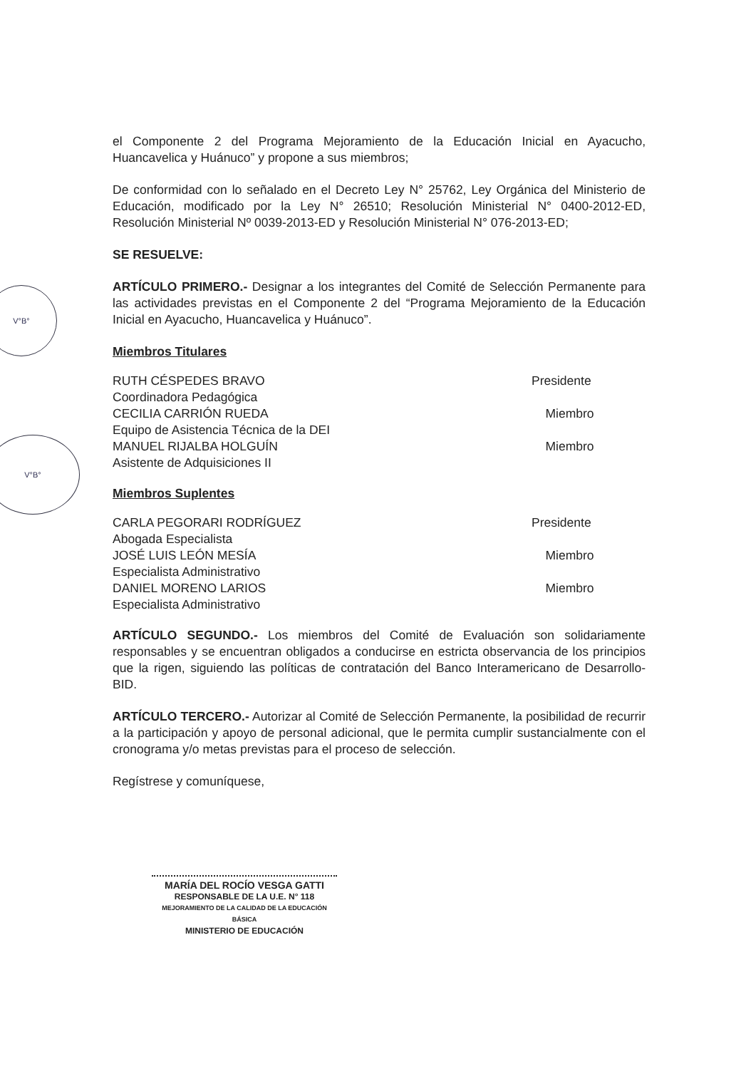V°B°
V°B°
el Componente 2 del Programa Mejoramiento de la Educación Inicial en Ayacucho, Huancavelica y Huánuco” y propone a sus miembros;
De conformidad con lo señalado en el Decreto Ley N° 25762, Ley Orgánica del Ministerio de Educación, modificado por la Ley N° 26510; Resolución Ministerial N° 0400-2012-ED, Resolución Ministerial Nº 0039-2013-ED y Resolución Ministerial N° 076-2013-ED;
SE RESUELVE:
ARTÍCULO PRIMERO.- Designar a los integrantes del Comité de Selección Permanente para las actividades previstas en el Componente 2 del “Programa Mejoramiento de la Educación Inicial en Ayacucho, Huancavelica y Huánuco”.
Miembros Titulares
RUTH CÉSPEDES BRAVO Presidente
Coordinadora Pedagógica
CECILIA CARRIÓN RUEDA Miembro
Equipo de Asistencia Técnica de la DEI
MANUEL RIJALBA HOLGUÍN Miembro
Asistente de Adquisiciones II
Miembros Suplentes
CARLA PEGORARI RODRÍGUEZ Presidente
Abogada Especialista
JOSÉ LUIS LEÓN MESÍA Miembro
Especialista Administrativo
DANIEL MORENO LARIOS Miembro
Especialista Administrativo
ARTÍCULO SEGUNDO.- Los miembros del Comité de Evaluación son solidariamente responsables y se encuentran obligados a conducirse en estricta observancia de los principios que la rigen, siguiendo las políticas de contratación del Banco Interamericano de Desarrollo-BID.
ARTÍCULO TERCERO.- Autorizar al Comité de Selección Permanente, la posibilidad de recurrir a la participación y apoyo de personal adicional, que le permita cumplir sustancialmente con el cronograma y/o metas previstas para el proceso de selección.
Regístrese y comuníquese,
MARÍA DEL ROCÍO VESGA GATTI
RESPONSABLE DE LA U.E. N° 118
MEJORAMIENTO DE LA CALIDAD DE LA EDUCACIÓN BÁSICA
MINISTERIO DE EDUCACIÓN